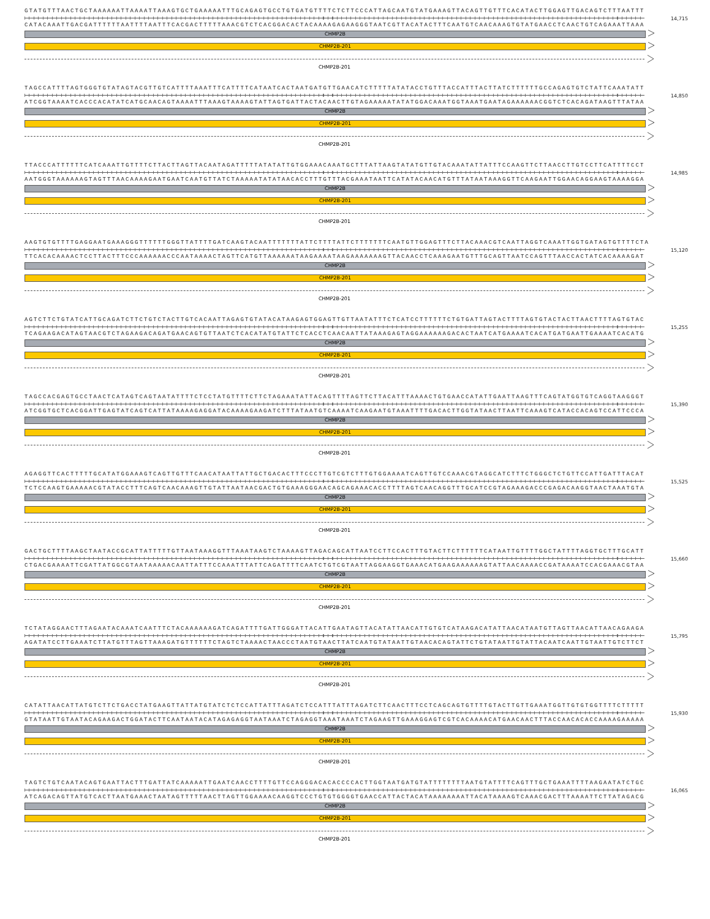GTATGTTTAACTGCTAAAAAATTAAAATTAAAGTGCTGAAAAATTTGCAGAGTGCCTGTGATGTTTTCTCTTCCCATTAGCAATGTATGAAAGTTACAGTTGTTTCACATACTTGGAGTTGACAGTCTTTAATTT
CATACAAATTGACGATTTTTTAATTTTAATTTCACGACTTTTTAAACGTCTCACGGACACTACAAAAGAGAAGGGTAATCGTTACATACTTTCAATGTCAACAAAGTGTATGAACCTCAACTGTCAGAAATTAAA
14,715
CHMP2B
CHMP2B-201
CHMP2B-201
TAGCCATTTTAGTGGGTGTATAGTACGTTGTCATTTTAAATTTCATTTTCATAATCACTAATGATGTTGAACATCTTTTTATATACCTGTTTACCATTTACTTATCTTTTTTGCCAGAGTGTCTATTCAAATATT
ATCGGTAAAATCACCCACATATCATGCAACAGTAAAATTTAAAGTAAAAGTATTAGTGATTACTACAACTTGTAGAAAAATATATGGACAAATGGTAAATGAATAGAAAAAACGGTCTCACAGATAAGTTTATAA
14,850
CHMP2B
CHMP2B-201
CHMP2B-201
TTACCCATTTTTTCATCAAATTGTTTTCTTACTTAGTTACAATAGATTTTTATATATTGTGGAAACAAATGCTTTATTAAGTATATGTTGTACAAATATTATTTCCAAGTTCTTAACCTTGTCCTTCATTTTCCT
AATGGGTAAAAAAGTAGTTTAACAAAAGAATGAATCAATGTTATCTAAAAATATATAACACCTTTGTTTACGAAATAATTCATATACAACATGTTTATAATAAAGGTTCAAGAATTGGAACAGGAAGTAAAAGGA
14,985
CHMP2B
CHMP2B-201
CHMP2B-201
AAGTGTGTTTTGAGGAATGAAAGGGTTTTTTGGGTTATTTTGATCAAGTACAATTTTTTTATTCTTTTATTCTTTTTTTCAATGTTGGAGTTTCTTACAAACGTCAATTAGGTCAAATTGGTGATAGTGTTTTCTA
TTCACACAAAACTCCTTACTTTCCCAAAAAACCCAATAAAACTAGTTCATGTTAAAAAATAAGAAAATAAGAAAAAAAGTTACAACCTCAAAGAATGTTTGCAGTTAATCCAGTTTAACCACTATCACAAAAGAT
15,120
CHMP2B
CHMP2B-201
CHMP2B-201
AGTCTTCTGTATCATTGCAGATCTTCTGTCTACTTGTCACAATTAGAGTGTATACATAAGAGTGGAGTTGTTAATATTTCTCATCCTTTTTTCTGTGATTAGTACTTTTAGTGTACTACTTAACTTTTAGTGTAC
TCAGAAGACATAGTAACGTCTAGAAGACAGATGAACAGTGTTAATCTCACATATGTATTCTCACCTCAACAATTATAAAGAGTAGGAAAAAAGACACTAATCATGAAAATCACATGATGAATTGAAAATCACATG
15,255
CHMP2B
CHMP2B-201
CHMP2B-201
TAGCCACGAGTGCCTAACTCATAGTCAGTAATATTTTCTCCTATGTTTTCTTCTAGAAATATTACAGTTTTAGTTCTTACATTTAAAACTGTGAACCATATTGAATTAAGTTTCAGTATGGTGTCAGGTAAGGGT
ATCGGTGCTCACGGATTGAGTATCAGTCATTATAAAAGAGGATACAAAAGAAGATCTTTATAATGTCAAAATCAAGAATGTAAATTTTGACACTTGGTATAACTTAATTCAAAGTCATACCACAGTCCATTCCCA
15,390
CHMP2B
CHMP2B-201
CHMP2B-201
AGAGGTTCACTTTTTGCATATGGAAAGTCAGTTGTTTCAACATAATTATTGCTGACACTTTCCCTTGTCGTCTTTGTGGAAAATCAGTTGTCCAAACGTAGGCATCTTTCTGGGCTCTGTTCCATTGATTTACAT
TCTCCAAGTGAAAAACGTATACCTTTCAGTCAACAAAGTTGTATTAATAACGACTGTGAAAGGGAACAGCAGAAACACCTTTTAGTCAACAGGTTTGCATCCGTAGAAAGACCCGAGACAAGGTAACTAAATGTA
15,525
CHMP2B
CHMP2B-201
CHMP2B-201
GACTGCTTTTAAGCTAATACCGCATTATTTTTGTTAATAAAGGTTTAAATAAGTCTAAAAGTTAGACAGCATTAATCCTTCCACTTTGTACTTCTTTTTTCATAATTGTTTTGGCTATTTTAGGTGCTTTGCATT
CTGACGAAAATTCGATTATGGCGTAATAAAAACAATTATTTCCAAATTTATTCAGATTTTCAATCTGTCGTAATTAGGAAGGTGAAACATGAAGAAAAAAGTATTAACAAAACCGATAAAATCCACGAAACGTAA
15,660
CHMP2B
CHMP2B-201
CHMP2B-201
TCTATAGGAACTTTAGAATACAAATCAATTTCTACAAAAAAGATCAGATTTTGATTGGGATTACATTGAATAGTTACATATTAACATTGTGTCATAAGACATATTAACATAATGTTAGTTAACATTAACAGAAGA
AGATATCCTTGAAATCTTATGTTTAGTTAAAGATGTTTTTTCTAGTCTAAAACTAACCCTAATGTAACTTATCAATGTATAATTGTAACACAGTATTCTGTATAATTGTATTACAATCAATTGTAATTGTCTTCT
15,795
CHMP2B
CHMP2B-201
CHMP2B-201
CATATTAACATTATGTCTTCTGACCTATGAAGTTATTATGTATCTCTCCATTATTTAGATCTCCATTTATTTAGATCTTCAACTTTCCTCAGCAGTGTTTTGTACTTGTTGAAATGGTTGTGTGGTTTTCTTTTT
GTATAATTGTAATACAGAAGACTGGATACTTCAATAATACATAGAGAGGTAATAAATCTAGAGGTAAATAAATCTAGAAGTTGAAAGGAGTCGTCACAAAACATGAACAACTTTACCAACACACCAAAAGAAAAA
15,930
CHMP2B
CHMP2B-201
CHMP2B-201
TAGTCTGTCAATACAGTGAATTACTTTGATTATCAAAAATTGAATCAACCTTTTGTTCCAGGGACACACCCCACTTGGTAATGATGTATTTTTTTTAATGTATTTTCAGTTTGCTGAAATTTTAAGAATATCTGC
ATCAGACAGTTATGTCACTTAATGAAACTAATAGTTTTTAACTTAGTTGGAAAACAAGGTCCCTGTGTGGGGTGAACCATTACTACATAAAAAAAATTACATAAAAGTCAAACGACTTTAAAATTCTTATAGACG
16,065
CHMP2B
CHMP2B-201
CHMP2B-201